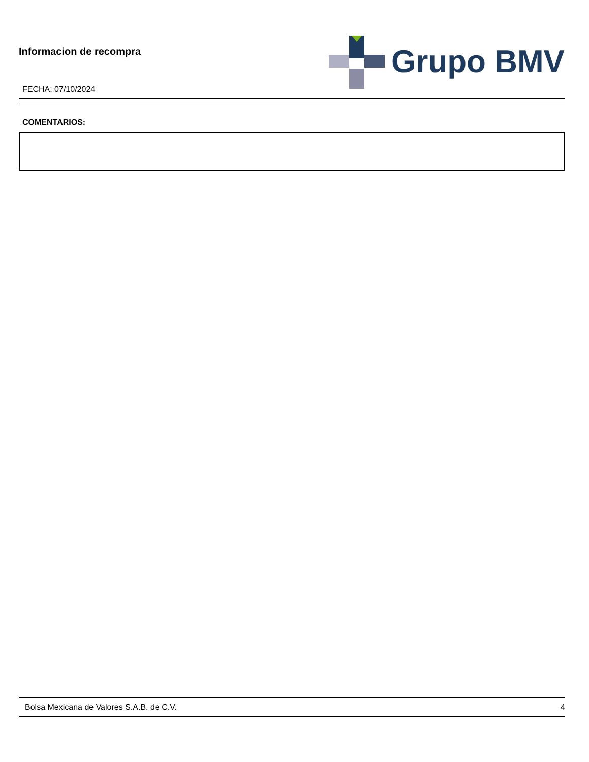Informacion de recompra
FECHA: 07/10/2024
Grupo BMV
COMENTARIOS:
Bolsa Mexicana de Valores S.A.B. de C.V. 4